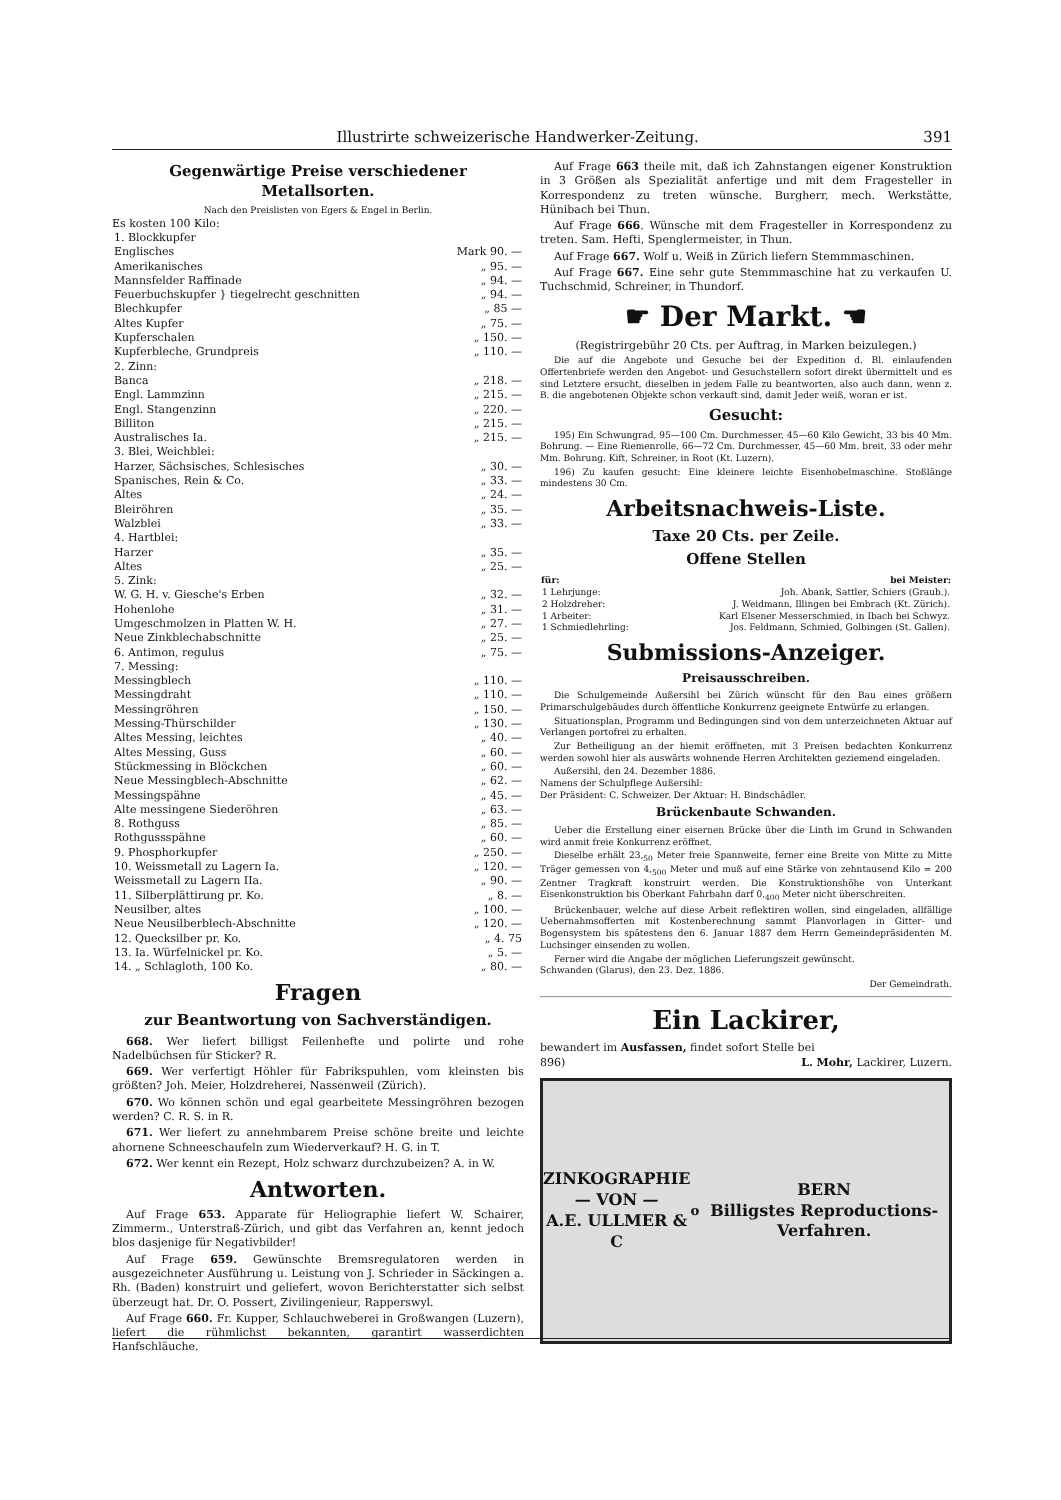Illustrirte schweizerische Handwerker-Zeitung. 391
Gegenwärtige Preise verschiedener Metallsorten.
Nach den Preislisten von Egers & Engel in Berlin.
Es kosten 100 Kilo:
| 1. Blockkupfer | |
| Englisches | Mark 90. — |
| Amerikanisches | „ 95. — |
| Mannsfelder Raffinade | „ 94. — |
| Feuerbuchskupfer } tiegelrecht geschnitten | „ 94. — |
| Blechkupfer | „ 85 — |
| Altes Kupfer | „ 75. — |
| Kupferschalen | „ 150. — |
| Kupferbleche, Grundpreis | „ 110. — |
| 2. Zinn: | |
| Banca | „ 218. — |
| Engl. Lammzinn | „ 215. — |
| Engl. Stangenzinn | „ 220. — |
| Billiton | „ 215. — |
| Australisches Ia. | „ 215. — |
| 3. Blei, Weichblei: | |
| Harzer, Sächsisches, Schlesisches | „ 30. — |
| Spanisches, Rein & Co. | „ 33. — |
| Altes | „ 24. — |
| Bleiröhren | „ 35. — |
| Walzblei | „ 33. — |
| 4. Hartblei: | |
| Harzer | „ 35. — |
| Altes | „ 25. — |
| 5. Zink: | |
| W. G. H. v. Giesche's Erben | „ 32. — |
| Hohenlohe | „ 31. — |
| Umgeschmolzen in Platten W. H. | „ 27. — |
| Neue Zinkblechabschnitte | „ 25. — |
| 6. Antimon, regulus | „ 75. — |
| 7. Messing: | |
| Messingblech | „ 110. — |
| Messingdraht | „ 110. — |
| Messingröhren | „ 150. — |
| Messing-Thürschilder | „ 130. — |
| Altes Messing, leichtes | „ 40. — |
| Altes Messing, Guss | „ 60. — |
| Stückmessing in Blöckchen | „ 60. — |
| Neue Messingblech-Abschnitte | „ 62. — |
| Messingspähne | „ 45. — |
| Alte messingene Siederöhren | „ 63. — |
| 8. Rothguss | „ 85. — |
| Rothgussspähne | „ 60. — |
| 9. Phosphorkupfer | „ 250. — |
| 10. Weissmetall zu Lagern Ia. | „ 120. — |
| Weissmetall zu Lagern IIa. | „ 90. — |
| 11. Silberplättirung pr. Ko. | „ 8. — |
| Neusilber, altes | „ 100. — |
| Neue Neusilberblech-Abschnitte | „ 120. — |
| 12. Quecksilber pr. Ko. | „ 4. 75 |
| 13. Ia. Würfelnickel pr. Ko. | „ 5. — |
| 14. „ Schlagloth, 100 Ko. | „ 80. — |
Fragen
zur Beantwortung von Sachverständigen.
668. Wer liefert billigst Feilenhefte und polirte und rohe Nadelbüchsen für Sticker? R.
669. Wer verfertigt Höhler für Fabrikspuhlen, vom kleinsten bis größten? Joh. Meier, Holzdreherei, Nassenweil (Zürich).
670. Wo können schön und egal gearbeitete Messingröhren bezogen werden? C. R. S. in R.
671. Wer liefert zu annehmbarem Preise schöne breite und leichte ahornene Schneeschaufeln zum Wiederverkauf? H. G. in T.
672. Wer kennt ein Rezept, Holz schwarz durchzubeizen? A. in W.
Antworten.
Auf Frage 653. Apparate für Heliographie liefert W. Schairer, Zimmerm., Unterstraß-Zürich, und gibt das Verfahren an, kennt jedoch blos dasjenige für Negativbilder!
Auf Frage 659. Gewünschte Bremsregulatoren werden in ausgezeichneter Ausführung u. Leistung von J. Schrieder in Säckingen a. Rh. (Baden) konstruirt und geliefert, wovon Berichterstatter sich selbst überzeugt hat. Dr. O. Possert, Zivilingenieur, Rapperswyl.
Auf Frage 660. Fr. Kupper, Schlauchweberei in Großwangen (Luzern), liefert die rühmlichst bekannten, garantirt wasserdichten Hanfschläuche.
Auf Frage 663 theile mit, daß ich Zahnstangen eigener Konstruktion in 3 Größen als Spezialität anfertige und mit dem Fragesteller in Korrespondenz zu treten wünsche. Burgherr, mech. Werkstätte, Hünibach bei Thun.
Auf Frage 666. Wünsche mit dem Fragesteller in Korrespondenz zu treten. Sam. Hefti, Spenglermeister, in Thun.
Auf Frage 667. Wolf u. Weiß in Zürich liefern Stemmmaschinen.
Auf Frage 667. Eine sehr gute Stemmmaschine hat zu verkaufen U. Tuchschmid, Schreiner, in Thundorf.
☛ Der Markt. ☚
(Registrirgebühr 20 Cts. per Auftrag, in Marken beizulegen.)
Die auf die Angebote und Gesuche bei der Expedition d. Bl. einlaufenden Offertenbriefe werden den Angebot- und Gesuchstellern sofort direkt übermittelt und es sind Letztere ersucht, dieselben in jedem Falle zu beantworten, also auch dann, wenn z. B. die angebotenen Objekte schon verkauft sind, damit Jeder weiß, woran er ist.
Gesucht:
195) Ein Schwungrad, 95—100 Cm. Durchmesser, 45—60 Kilo Gewicht, 33 bis 40 Mm. Bohrung. — Eine Riemenrolle, 66—72 Cm. Durchmesser, 45—60 Mm. breit, 33 oder mehr Mm. Bohrung. Kift, Schreiner, in Root (Kt. Luzern).
196) Zu kaufen gesucht: Eine kleinere leichte Eisenhobelmaschine. Stoßlänge mindestens 30 Cm.
Arbeitsnachweis-Liste.
Taxe 20 Cts. per Zeile.
Offene Stellen
| für: | bei Meister: |
| --- | --- |
| 1 Lehrjunge: | Joh. Abank, Sattler, Schiers (Graub.). |
| 2 Holzdreher: | J. Weidmann, Illingen bei Embrach (Kt. Zürich). |
| 1 Arbeiter: | Karl Elsener Messerschmied, in Ibach bei Schwyz. |
| 1 Schmiedlehrling: | Jos. Feldmann, Schmied, Golbingen (St. Gallen). |
Submissions-Anzeiger.
Preisausschreiben.
Die Schulgemeinde Außersihl bei Zürich wünscht für den Bau eines größern Primarschulgebäudes durch öffentliche Konkurrenz geeignete Entwürfe zu erlangen.
Situationsplan, Programm und Bedingungen sind von dem unterzeichneten Aktuar auf Verlangen portofrei zu erhalten.
Zur Betheiligung an der hiemit eröffneten, mit 3 Preisen bedachten Konkurrenz werden sowohl hier als auswärts wohnende Herren Architekten geziemend eingeladen.
Außersihl, den 24. Dezember 1886.
Namens der Schulpflege Außersihl:
Der Präsident: C. Schweizer. Der Aktuar: H. Bindschädler.
Brückenbaute Schwanden.
Ueber die Erstellung einer eisernen Brücke über die Linth im Grund in Schwanden wird anmit freie Konkurrenz eröffnet.
Dieselbe erhält 23,<sub>50</sub> Meter freie Spannweite, ferner eine Breite von Mitte zu Mitte Träger gemessen von 4,<sub>500</sub> Meter und muß auf eine Stärke von zehntausend Kilo = 200 Zentner Tragkraft konstruirt werden. Die Konstruktionshöhe von Unterkant Eisenkonstruktion bis Oberkant Fahrbahn darf 0,<sub>400</sub> Meter nicht überschreiten.
Brückenbauer, welche auf diese Arbeit reflektiren wollen, sind eingeladen, allfällige Uebernahmsofferten mit Kostenberechnung sammt Planvorlagen in Gitter- und Bogensystem bis spätestens den 6. Januar 1887 dem Herrn Gemeindepräsidenten M. Luchsinger einsenden zu wollen.
Ferner wird die Angabe der möglichen Lieferungszeit gewünscht.
Schwanden (Glarus), den 23. Dez. 1886.
Der Gemeindrath.
Ein Lackirer,
bewandert im Ausfassen, findet sofort Stelle bei
896) L. Mohr, Lackirer, Luzern.
ZINKOGRAPHIE
— VON —
A.E. ULLMER & C<sup>o</sup> BERN
Billigstes Reproductions-Verfahren.